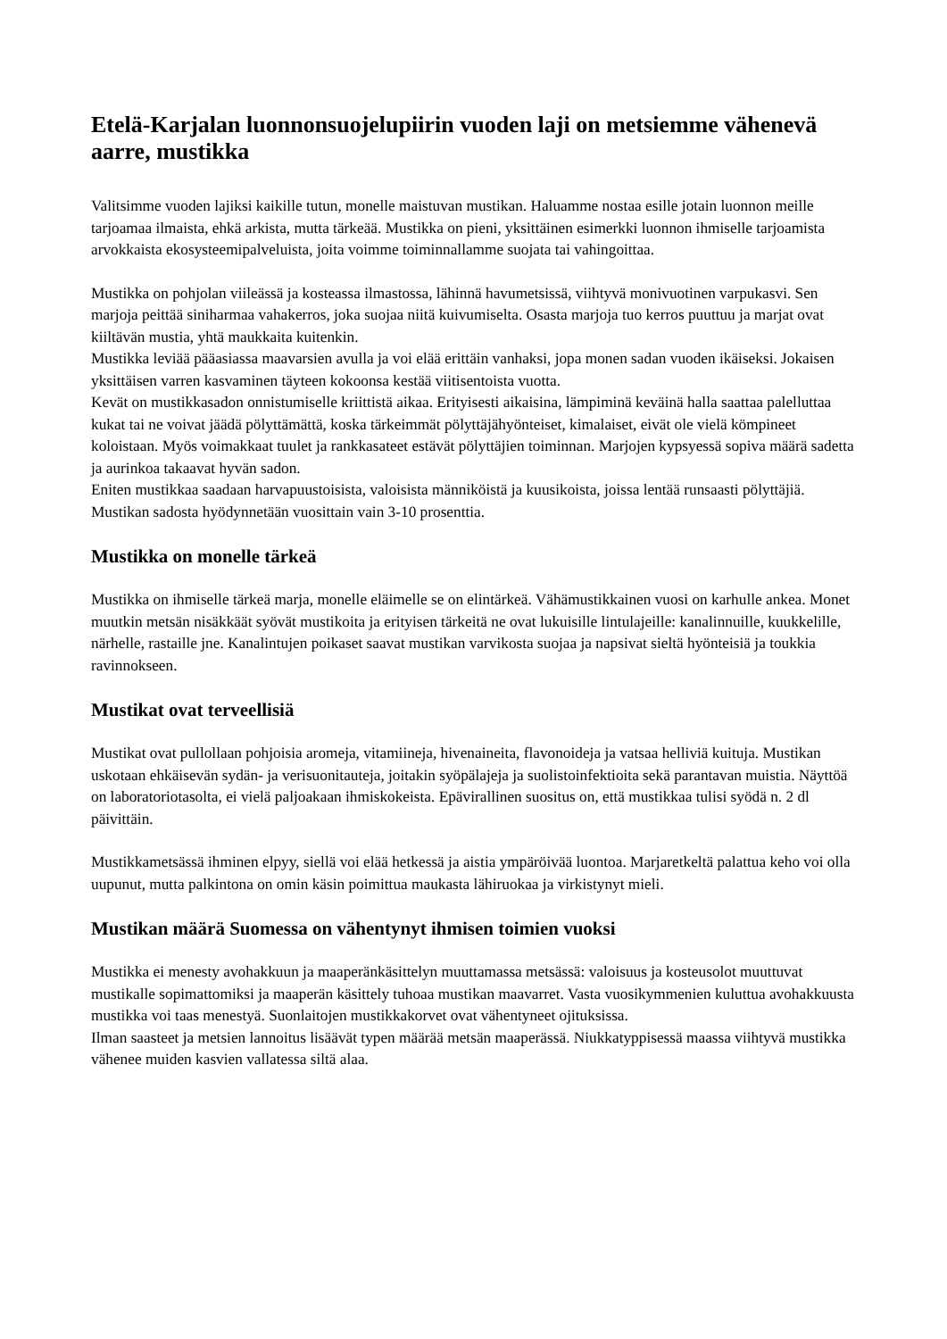Etelä-Karjalan luonnonsuojelupiirin vuoden laji on metsiemme vähenevä aarre, mustikka
Valitsimme vuoden lajiksi kaikille tutun, monelle maistuvan mustikan. Haluamme nostaa esille jotain luonnon meille tarjoamaa ilmaista, ehkä arkista, mutta tärkeää. Mustikka on pieni, yksittäinen esimerkki luonnon ihmiselle tarjoamista arvokkaista ekosysteemipalveluista, joita voimme toiminnallamme suojata tai vahingoittaa.
Mustikka on pohjolan viileässä ja kosteassa ilmastossa, lähinnä havumetsissä, viihtyvä monivuotinen varpukasvi. Sen marjoja peittää siniharmaa vahakerros, joka suojaa niitä kuivumiselta. Osasta marjoja tuo kerros puuttuu ja marjat ovat kiiltävän mustia, yhtä maukkaita kuitenkin.
Mustikka leviää pääasiassa maavarsien avulla ja voi elää erittäin vanhaksi, jopa monen sadan vuoden ikäiseksi. Jokaisen yksittäisen varren kasvaminen täyteen kokoonsa kestää viitisentoista vuotta.
Kevät on mustikkasadon onnistumiselle kriittistä aikaa. Erityisesti aikaisina, lämpiminä keväinä halla saattaa palelluttaa kukat tai ne voivat jäädä pölyttämättä, koska tärkeimmät pölyttäjähyönteiset, kimalaiset, eivät ole vielä kömpineet koloistaan. Myös voimakkaat tuulet ja rankkasateet estävät pölyttäjien toiminnan. Marjojen kypsyessä sopiva määrä sadetta ja aurinkoa takaavat hyvän sadon.
Eniten mustikkaa saadaan harvapuustoisista, valoisista männiköistä ja kuusikoista, joissa lentää runsaasti pölyttäjiä. Mustikan sadosta hyödynnetään vuosittain vain 3-10 prosenttia.
Mustikka on monelle tärkeä
Mustikka on ihmiselle tärkeä marja, monelle eläimelle se on elintärkeä. Vähämustikkainen vuosi on karhulle ankea. Monet muutkin metsän nisäkkäät syövät mustikoita ja erityisen tärkeitä ne ovat lukuisille lintulajeille: kanalinnuille, kuukkelille, närhelle, rastaille jne. Kanalintujen poikaset saavat mustikan varvikosta suojaa ja napsivat sieltä hyönteisiä ja toukkia ravinnokseen.
Mustikat ovat terveellisiä
Mustikat ovat pullollaan pohjoisia aromeja, vitamiineja, hivenaineita, flavonoideja ja vatsaa helliviä kuituja. Mustikan uskotaan ehkäisevän sydän- ja verisuonitauteja, joitakin syöpälajeja ja suolistoinfektioita sekä parantavan muistia. Näyttöä on laboratoriotasolta, ei vielä paljoakaan ihmiskokeista. Epävirallinen suositus on, että mustikkaa tulisi syödä n. 2 dl päivittäin.
Mustikkametsässä ihminen elpyy, siellä voi elää hetkessä ja aistia ympäröivää luontoa. Marjaretkeltä palattua keho voi olla uupunut, mutta palkintona on omin käsin poimittua maukasta lähiruokaa ja virkistynyt mieli.
Mustikan määrä Suomessa on vähentynyt ihmisen toimien vuoksi
Mustikka ei menesty avohakkuun ja maaperänkäsittelyn muuttamassa metsässä: valoisuus ja kosteusolot muuttuvat mustikalle sopimattomiksi ja maaperän käsittely tuhoaa mustikan maavarret. Vasta vuosikymmenien kuluttua avohakkuusta mustikka voi taas menestyä. Suonlaitojen mustikkakorvet ovat vähentyneet ojituksissa.
Ilman saasteet ja metsien lannoitus lisäävät typen määrää metsän maaperässä. Niukkatyppisessä maassa viihtyvä mustikka vähenee muiden kasvien vallatessa siltä alaa.